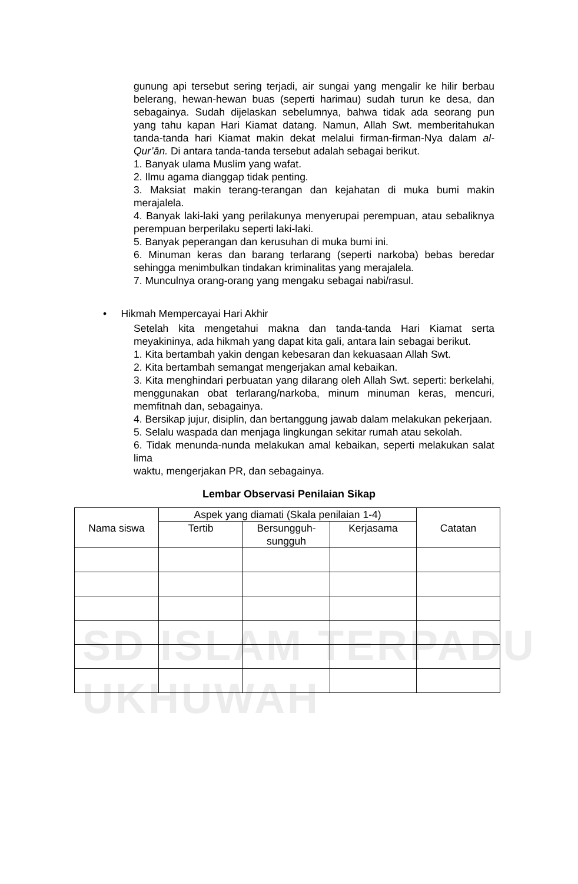SD ISLAM TERPADU
UKHUWAH
gunung api tersebut sering terjadi, air sungai yang mengalir ke hilir berbau belerang, hewan-hewan buas (seperti harimau) sudah turun ke desa, dan sebagainya. Sudah dijelaskan sebelumnya, bahwa tidak ada seorang pun yang tahu kapan Hari Kiamat datang. Namun, Allah Swt. memberitahukan tanda-tanda hari Kiamat makin dekat melalui firman-firman-Nya dalam al-Qur’ān. Di antara tanda-tanda tersebut adalah sebagai berikut.
1. Banyak ulama Muslim yang wafat.
2. Ilmu agama dianggap tidak penting.
3. Maksiat makin terang-terangan dan kejahatan di muka bumi makin merajalela.
4. Banyak laki-laki yang perilakunya menyerupai perempuan, atau sebaliknya perempuan berperilaku seperti laki-laki.
5. Banyak peperangan dan kerusuhan di muka bumi ini.
6. Minuman keras dan barang terlarang (seperti narkoba) bebas beredar sehingga menimbulkan tindakan kriminalitas yang merajalela.
7. Munculnya orang-orang yang mengaku sebagai nabi/rasul.
• Hikmah Mempercayai Hari Akhir
Setelah kita mengetahui makna dan tanda-tanda Hari Kiamat serta meyakininya, ada hikmah yang dapat kita gali, antara lain sebagai berikut.
1. Kita bertambah yakin dengan kebesaran dan kekuasaan Allah Swt.
2. Kita bertambah semangat mengerjakan amal kebaikan.
3. Kita menghindari perbuatan yang dilarang oleh Allah Swt. seperti: berkelahi, menggunakan obat terlarang/narkoba, minum minuman keras, mencuri, memfitnah dan, sebagainya.
4. Bersikap jujur, disiplin, dan bertanggung jawab dalam melakukan pekerjaan.
5. Selalu waspada dan menjaga lingkungan sekitar rumah atau sekolah.
6. Tidak menunda-nunda melakukan amal kebaikan, seperti melakukan salat lima
waktu, mengerjakan PR, dan sebagainya.
Lembar Observasi Penilaian Sikap
| Nama siswa | Aspek yang diamati (Skala penilaian 1-4) | | | Catatan |
| --- | --- | --- | --- | --- |
| | Tertib | Bersungguh- sungguh | Kerjasama | |